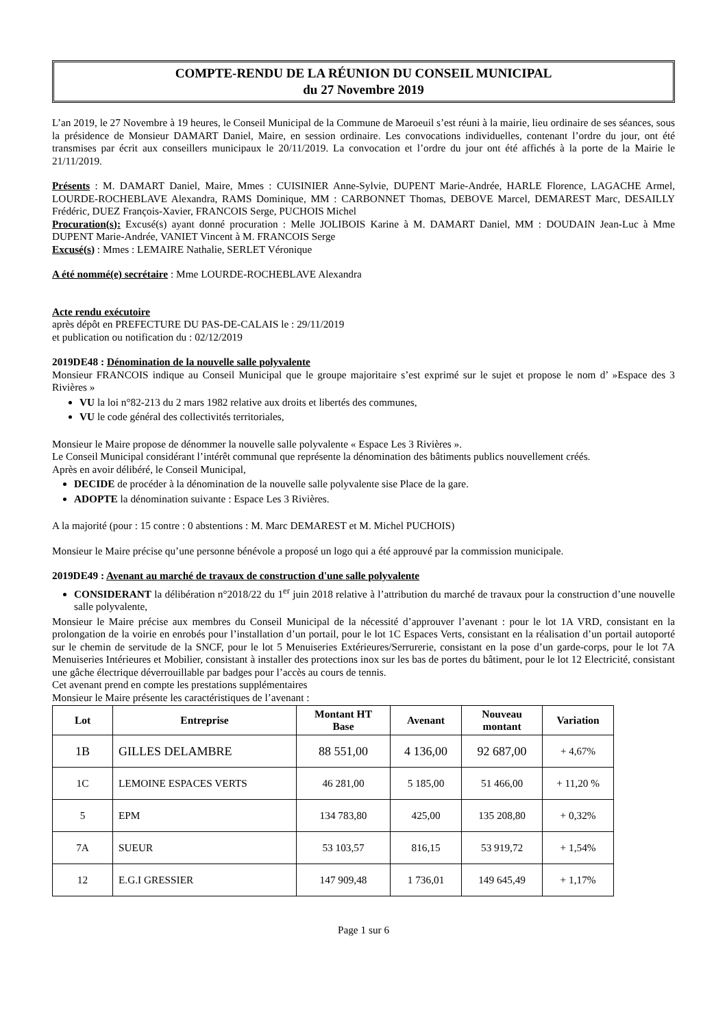COMPTE-RENDU DE LA RÉUNION DU CONSEIL MUNICIPAL
du 27 Novembre 2019
L’an 2019, le 27 Novembre à 19 heures, le Conseil Municipal de la Commune de Maroeuil s’est réuni à la mairie, lieu ordinaire de ses séances, sous la présidence de Monsieur DAMART Daniel, Maire, en session ordinaire. Les convocations individuelles, contenant l’ordre du jour, ont été transmises par écrit aux conseillers municipaux le 20/11/2019. La convocation et l’ordre du jour ont été affichés à la porte de la Mairie le 21/11/2019.
Présents : M. DAMART Daniel, Maire, Mmes : CUISINIER Anne-Sylvie, DUPENT Marie-Andrée, HARLE Florence, LAGACHE Armel, LOURDE-ROCHEBLAVE Alexandra, RAMS Dominique, MM : CARBONNET Thomas, DEBOVE Marcel, DEMAREST Marc, DESAILLY Frédéric, DUEZ François-Xavier, FRANCOIS Serge, PUCHOIS Michel
Procuration(s): Excusé(s) ayant donné procuration : Melle JOLIBOIS Karine à M. DAMART Daniel, MM : DOUDAIN Jean-Luc à Mme DUPENT Marie-Andrée, VANIET Vincent à M. FRANCOIS Serge
Excusé(s) : Mmes : LEMAIRE Nathalie, SERLET Véronique
A été nommé(e) secrétaire : Mme LOURDE-ROCHEBLAVE Alexandra
Acte rendu exécutoire
après dépôt en PREFECTURE DU PAS-DE-CALAIS le : 29/11/2019
et publication ou notification du : 02/12/2019
2019DE48 : Dénomination de la nouvelle salle polyvalente
Monsieur FRANCOIS indique au Conseil Municipal que le groupe majoritaire s’est exprimé sur le sujet et propose le nom d’ »Espace des 3 Rivières »
VU la loi n°82-213 du 2 mars 1982 relative aux droits et libertés des communes,
VU le code général des collectivités territoriales,
Monsieur le Maire propose de dénommer la nouvelle salle polyvalente « Espace Les 3 Rivières ».
Le Conseil Municipal considérant l’intérêt communal que représente la dénomination des bâtiments publics nouvellement créés.
Après en avoir délibéré, le Conseil Municipal,
DECIDE de procéder à la dénomination de la nouvelle salle polyvalente sise Place de la gare.
ADOPTE la dénomination suivante : Espace Les 3 Rivières.
A la majorité (pour : 15 contre : 0 abstentions : M. Marc DEMAREST et M. Michel PUCHOIS)
Monsieur le Maire précise qu’une personne bénévole a proposé un logo qui a été approuvé par la commission municipale.
2019DE49 : Avenant au marché de travaux de construction d'une salle polyvalente
CONSIDERANT la délibération n°2018/22 du 1<sup>er</sup> juin 2018 relative à l’attribution du marché de travaux pour la construction d’une nouvelle salle polyvalente,
Monsieur le Maire précise aux membres du Conseil Municipal de la nécessité d’approuver l’avenant : pour le lot 1A VRD, consistant en la prolongation de la voirie en enrobés pour l’installation d’un portail, pour le lot 1C Espaces Verts, consistant en la réalisation d’un portail autoporté sur le chemin de servitude de la SNCF, pour le lot 5 Menuiseries Extérieures/Serrurerie, consistant en la pose d’un garde-corps, pour le lot 7A Menuiseries Intérieures et Mobilier, consistant à installer des protections inox sur les bas de portes du bâtiment, pour le lot 12 Electricité, consistant une gâche électrique déverrouillable par badges pour l’accès au cours de tennis.
Cet avenant prend en compte les prestations supplémentaires
Monsieur le Maire présente les caractéristiques de l’avenant :
| Lot | Entreprise | Montant HT Base | Avenant | Nouveau montant | Variation |
| --- | --- | --- | --- | --- | --- |
| 1B | GILLES DELAMBRE | 88 551,00 | 4 136,00 | 92 687,00 | + 4,67% |
| 1C | LEMOINE ESPACES VERTS | 46 281,00 | 5 185,00 | 51 466,00 | + 11,20 % |
| 5 | EPM | 134 783,80 | 425,00 | 135 208,80 | + 0,32% |
| 7A | SUEUR | 53 103,57 | 816,15 | 53 919,72 | + 1,54% |
| 12 | E.G.I GRESSIER | 147 909,48 | 1 736,01 | 149 645,49 | + 1,17% |
Page 1 sur 6